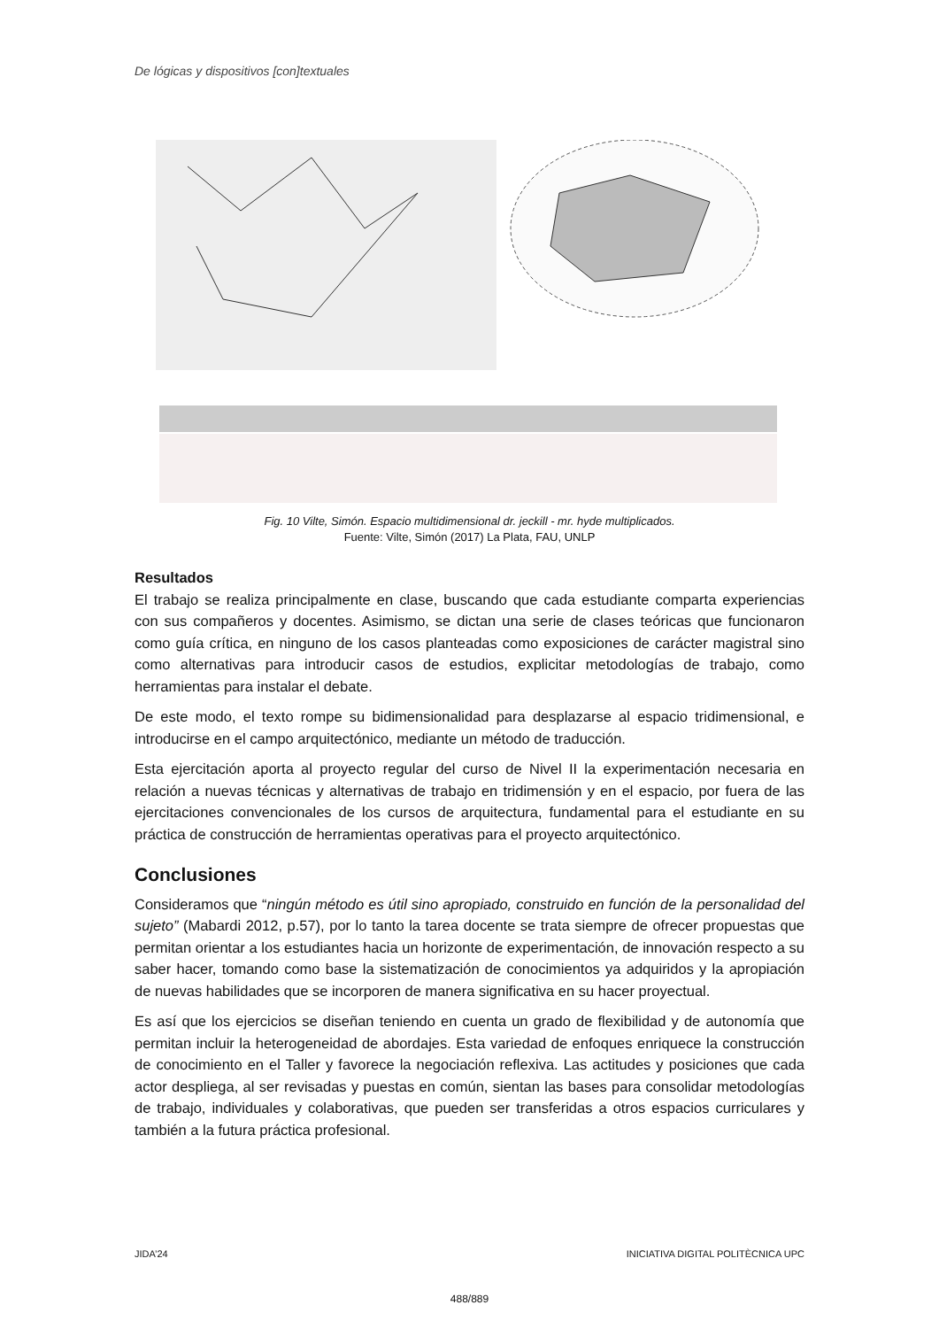De lógicas y dispositivos [con]textuales
Fig. 10 Vilte, Simón. Espacio multidimensional dr. jeckill - mr. hyde multiplicados.
Fuente: Vilte, Simón (2017) La Plata, FAU, UNLP
Resultados
El trabajo se realiza principalmente en clase, buscando que cada estudiante comparta experiencias con sus compañeros y docentes. Asimismo, se dictan una serie de clases teóricas que funcionaron como guía crítica, en ninguno de los casos planteadas como exposiciones de carácter magistral sino como alternativas para introducir casos de estudios, explicitar metodologías de trabajo, como herramientas para instalar el debate.
De este modo, el texto rompe su bidimensionalidad para desplazarse al espacio tridimensional, e introducirse en el campo arquitectónico, mediante un método de traducción.
Esta ejercitación aporta al proyecto regular del curso de Nivel II la experimentación necesaria en relación a nuevas técnicas y alternativas de trabajo en tridimensión y en el espacio, por fuera de las ejercitaciones convencionales de los cursos de arquitectura, fundamental para el estudiante en su práctica de construcción de herramientas operativas para el proyecto arquitectónico.
Conclusiones
Consideramos que “ningún método es útil sino apropiado, construido en función de la personalidad del sujeto” (Mabardi 2012, p.57), por lo tanto la tarea docente se trata siempre de ofrecer propuestas que permitan orientar a los estudiantes hacia un horizonte de experimentación, de innovación respecto a su saber hacer, tomando como base la sistematización de conocimientos ya adquiridos y la apropiación de nuevas habilidades que se incorporen de manera significativa en su hacer proyectual.
Es así que los ejercicios se diseñan teniendo en cuenta un grado de flexibilidad y de autonomía que permitan incluir la heterogeneidad de abordajes. Esta variedad de enfoques enriquece la construcción de conocimiento en el Taller y favorece la negociación reflexiva. Las actitudes y posiciones que cada actor despliega, al ser revisadas y puestas en común, sientan las bases para consolidar metodologías de trabajo, individuales y colaborativas, que pueden ser transferidas a otros espacios curriculares y también a la futura práctica profesional.
JIDA’24 INICIATIVA DIGITAL POLITÈCNICA UPC
488/889